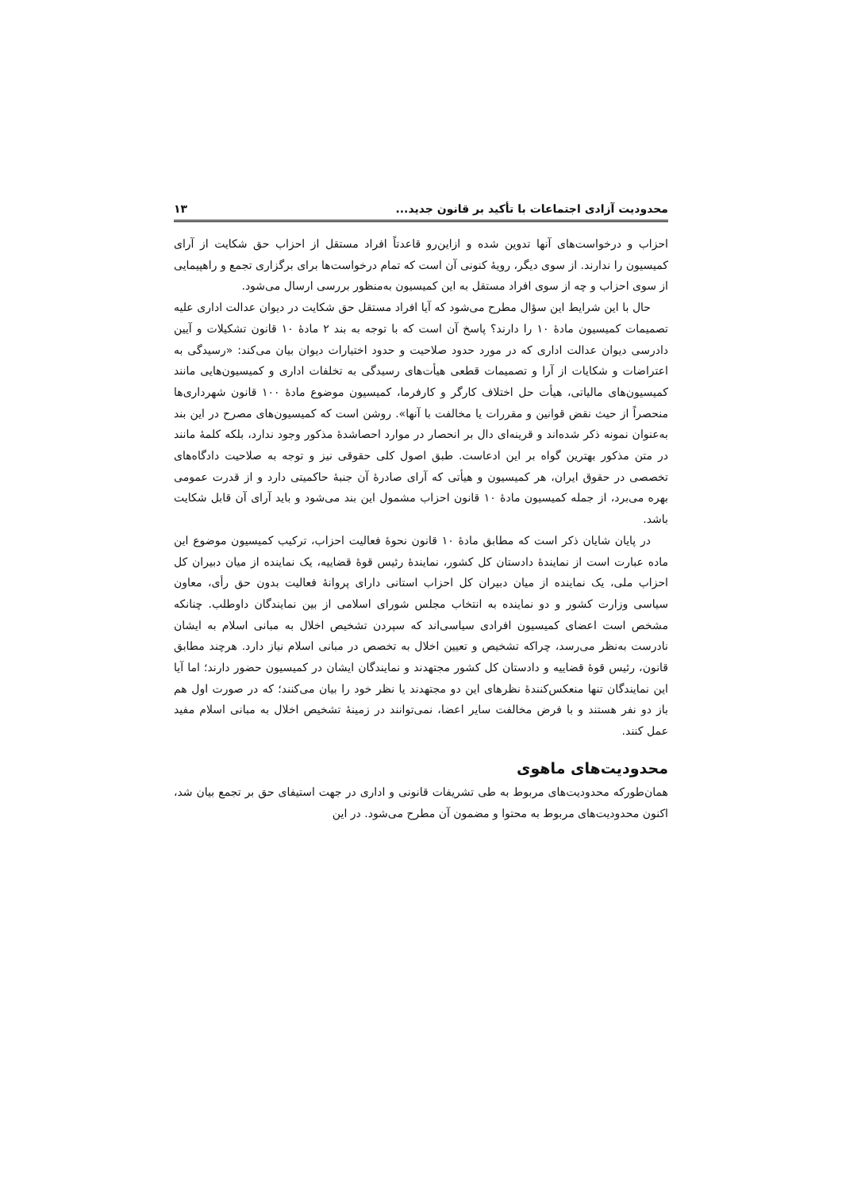محدودیت آزادی اجتماعات با تأکید بر قانون جدید... ۱۳
احزاب و درخواست‌های آنها تدوین شده و ازاین‌رو قاعدتاً افراد مستقل از احزاب حق شکایت از آرای کمیسیون را ندارند. از سوی دیگر، رویهٔ کنونی آن است که تمام درخواست‌ها برای برگزاری تجمع و راهپیمایی از سوی احزاب و چه از سوی افراد مستقل به این کمیسیون به‌منظور بررسی ارسال می‌شود.
حال با این شرایط این سؤال مطرح می‌شود که آیا افراد مستقل حق شکایت در دیوان عدالت اداری علیه تصمیمات کمیسیون مادهٔ ۱۰ را دارند؟ پاسخ آن است که با توجه به بند ۲ مادهٔ ۱۰ قانون تشکیلات و آیین دادرسی دیوان عدالت اداری که در مورد حدود صلاحیت و حدود اختیارات دیوان بیان می‌کند: «رسیدگی به اعتراضات و شکایات از آرا و تصمیمات قطعی هیأت‌های رسیدگی به تخلفات اداری و کمیسیون‌هایی مانند کمیسیون‌های مالیاتی، هیأت حل اختلاف کارگر و کارفرما، کمیسیون موضوع مادهٔ ۱۰۰ قانون شهرداری‌ها منحصراً از حیث نقض قوانین و مقررات یا مخالفت با آنها». روشن است که کمیسیون‌های مصرح در این بند به‌عنوان نمونه ذکر شده‌اند و قرینه‌ای دال بر انحصار در موارد احصاشدهٔ مذکور وجود ندارد، بلکه کلمهٔ مانند در متن مذکور بهترین گواه بر این ادعاست. طبق اصول کلی حقوقی نیز و توجه به صلاحیت دادگاه‌های تخصصی در حقوق ایران، هر کمیسیون و هیأتی که آرای صادرهٔ آن جنبهٔ حاکمیتی دارد و از قدرت عمومی بهره می‌برد، از جمله کمیسیون مادهٔ ۱۰ قانون احزاب مشمول این بند می‌شود و باید آرای آن قابل شکایت باشد.
در پایان شایان ذکر است که مطابق مادهٔ ۱۰ قانون نحوهٔ فعالیت احزاب، ترکیب کمیسیون موضوع این ماده عبارت است از نمایندهٔ دادستان کل کشور، نمایندهٔ رئیس قوهٔ قضاییه، یک نماینده از میان دبیران کل احزاب ملی، یک نماینده از میان دبیران کل احزاب استانی دارای پروانهٔ فعالیت بدون حق رأی، معاون سیاسی وزارت کشور و دو نماینده به انتخاب مجلس شورای اسلامی از بین نمایندگان داوطلب. چنانکه مشخص است اعضای کمیسیون افرادی سیاسی‌اند که سپردن تشخیص اخلال به مبانی اسلام به ایشان نادرست به‌نظر می‌رسد، چراکه تشخیص و تعیین اخلال به تخصص در مبانی اسلام نیاز دارد. هرچند مطابق قانون، رئیس قوهٔ قضاییه و دادستان کل کشور مجتهدند و نمایندگان ایشان در کمیسیون حضور دارند؛ اما آیا این نمایندگان تنها منعکس‌کنندهٔ نظرهای این دو مجتهدند یا نظر خود را بیان می‌کنند؛ که در صورت اول هم باز دو نفر هستند و با فرض مخالفت سایر اعضا، نمی‌توانند در زمینهٔ تشخیص اخلال به مبانی اسلام مفید عمل کنند.
محدودیت‌های ماهوی
همان‌طورکه محدودیت‌های مربوط به طی تشریفات قانونی و اداری در جهت استیفای حق بر تجمع بیان شد، اکنون محدودیت‌های مربوط به محتوا و مضمون آن مطرح می‌شود. در این